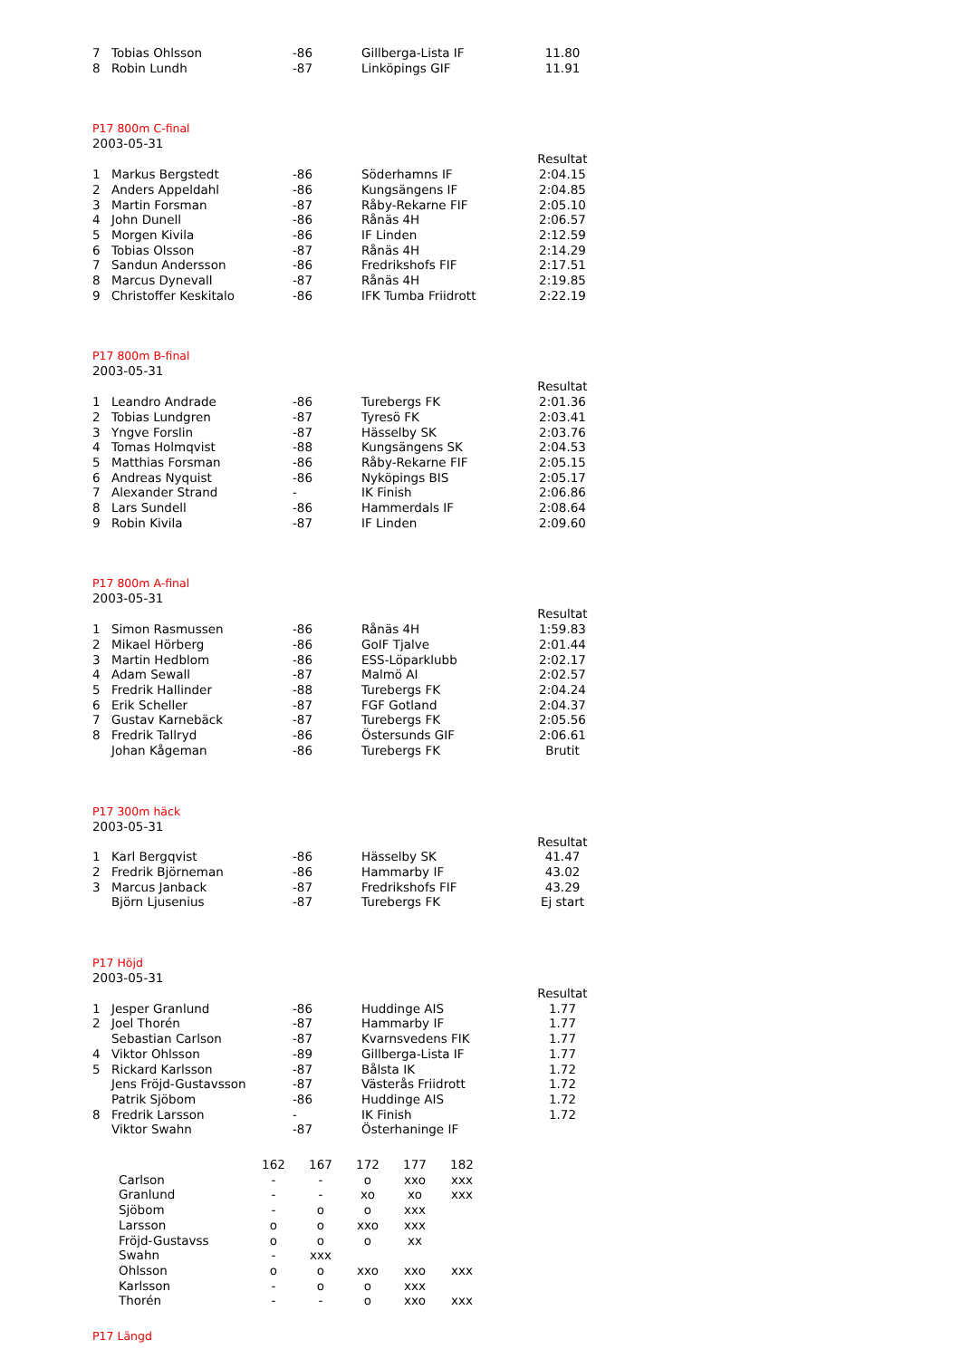| 7 | Tobias Ohlsson | -86 | Gillberga-Lista IF | 11.80 |
| 8 | Robin Lundh | -87 | Linköpings GIF | 11.91 |
P17 800m C-final
2003-05-31
| | | | | Resultat |
| 1 | Markus Bergstedt | -86 | Söderhamns IF | 2:04.15 |
| 2 | Anders Appeldahl | -86 | Kungsängens IF | 2:04.85 |
| 3 | Martin Forsman | -87 | Råby-Rekarne FIF | 2:05.10 |
| 4 | John Dunell | -86 | Rånäs 4H | 2:06.57 |
| 5 | Morgen Kivila | -86 | IF Linden | 2:12.59 |
| 6 | Tobias Olsson | -87 | Rånäs 4H | 2:14.29 |
| 7 | Sandun Andersson | -86 | Fredrikshofs FIF | 2:17.51 |
| 8 | Marcus Dynevall | -87 | Rånäs 4H | 2:19.85 |
| 9 | Christoffer Keskitalo | -86 | IFK Tumba Friidrott | 2:22.19 |
P17 800m B-final
2003-05-31
| | | | | Resultat |
| 1 | Leandro Andrade | -86 | Turebergs FK | 2:01.36 |
| 2 | Tobias Lundgren | -87 | Tyresö FK | 2:03.41 |
| 3 | Yngve Forslin | -87 | Hässelby SK | 2:03.76 |
| 4 | Tomas Holmqvist | -88 | Kungsängens SK | 2:04.53 |
| 5 | Matthias Forsman | -86 | Råby-Rekarne FIF | 2:05.15 |
| 6 | Andreas Nyquist | -86 | Nyköpings BIS | 2:05.17 |
| 7 | Alexander Strand | - | IK Finish | 2:06.86 |
| 8 | Lars Sundell | -86 | Hammerdals IF | 2:08.64 |
| 9 | Robin Kivila | -87 | IF Linden | 2:09.60 |
P17 800m A-final
2003-05-31
| | | | | Resultat |
| 1 | Simon Rasmussen | -86 | Rånäs 4H | 1:59.83 |
| 2 | Mikael Hörberg | -86 | GoIF Tjalve | 2:01.44 |
| 3 | Martin Hedblom | -86 | ESS-Löparklubb | 2:02.17 |
| 4 | Adam Sewall | -87 | Malmö AI | 2:02.57 |
| 5 | Fredrik Hallinder | -88 | Turebergs FK | 2:04.24 |
| 6 | Erik Scheller | -87 | FGF Gotland | 2:04.37 |
| 7 | Gustav Karnebäck | -87 | Turebergs FK | 2:05.56 |
| 8 | Fredrik Tallryd | -86 | Östersunds GIF | 2:06.61 |
| | Johan Kågeman | -86 | Turebergs FK | Brutit |
P17 300m häck
2003-05-31
| | | | | Resultat |
| 1 | Karl Bergqvist | -86 | Hässelby SK | 41.47 |
| 2 | Fredrik Björneman | -86 | Hammarby IF | 43.02 |
| 3 | Marcus Janback | -87 | Fredrikshofs FIF | 43.29 |
| | Björn Ljusenius | -87 | Turebergs FK | Ej start |
P17 Höjd
2003-05-31
| | | | | Resultat |
| 1 | Jesper Granlund | -86 | Huddinge AIS | 1.77 |
| 2 | Joel Thorén | -87 | Hammarby IF | 1.77 |
| | Sebastian Carlson | -87 | Kvarnsvedens FIK | 1.77 |
| 4 | Viktor Ohlsson | -89 | Gillberga-Lista IF | 1.77 |
| 5 | Rickard Karlsson | -87 | Bålsta IK | 1.72 |
| | Jens Fröjd-Gustavsson | -87 | Västerås Friidrott | 1.72 |
| | Patrik Sjöbom | -86 | Huddinge AIS | 1.72 |
| 8 | Fredrik Larsson | - | IK Finish | 1.72 |
| | Viktor Swahn | -87 | Österhaninge IF | |
| | 162 | 167 | 172 | 177 | 182 |
| --- | --- | --- | --- | --- | --- |
| Carlson | - | - | o | xxo | xxx |
| Granlund | - | - | xo | xo | xxx |
| Sjöbom | - | o | o | xxx | |
| Larsson | o | o | xxo | xxx | |
| Fröjd-Gustavss | o | o | o | xx | |
| Swahn | - | xxx | | | |
| Ohlsson | o | o | xxo | xxo | xxx |
| Karlsson | - | o | o | xxx | |
| Thorén | - | - | o | xxo | xxx |
P17 Längd